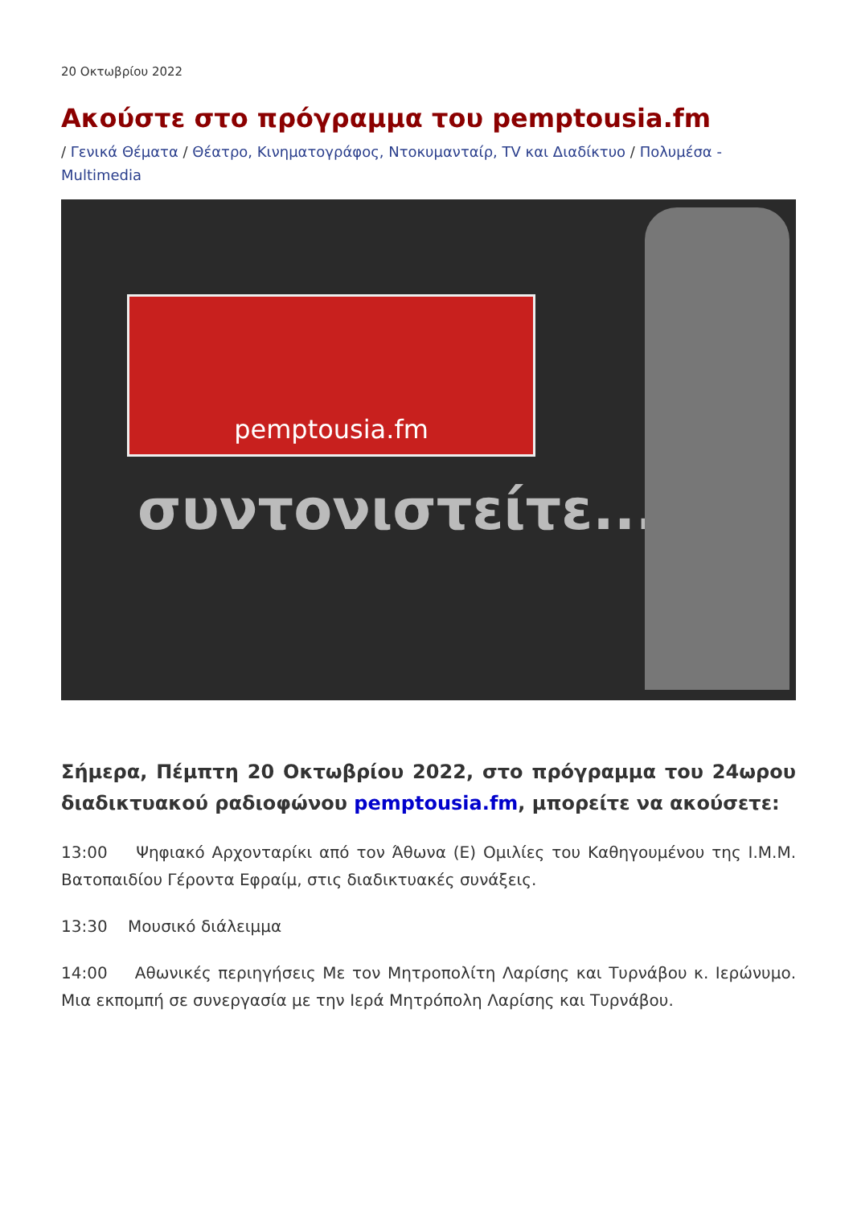20 Οκτωβρίου 2022
Ακούστε στο πρόγραμμα του pemptousia.fm
/ Γενικά Θέματα / Θέατρο, Κινηματογράφος, Ντοκυμανταίρ, TV και Διαδίκτυο / Πολυμέσα - Multimedia
pemptousia.fm
συντονιστείτε...
Σήμερα, Πέμπτη 20 Οκτωβρίου 2022, στο πρόγραμμα του 24ωρου διαδικτυακού ραδιοφώνου pemptousia.fm, μπορείτε να ακούσετε:
13:00 Ψηφιακό Αρχονταρίκι από τον Άθωνα (Ε) Ομιλίες του Καθηγουμένου της Ι.Μ.Μ. Βατοπαιδίου Γέροντα Εφραίμ, στις διαδικτυακές συνάξεις.
13:30 Μουσικό διάλειμμα
14:00 Αθωνικές περιηγήσεις Με τον Μητροπολίτη Λαρίσης και Τυρνάβου κ. Ιερώνυμο. Μια εκπομπή σε συνεργασία με την Ιερά Μητρόπολη Λαρίσης και Τυρνάβου.